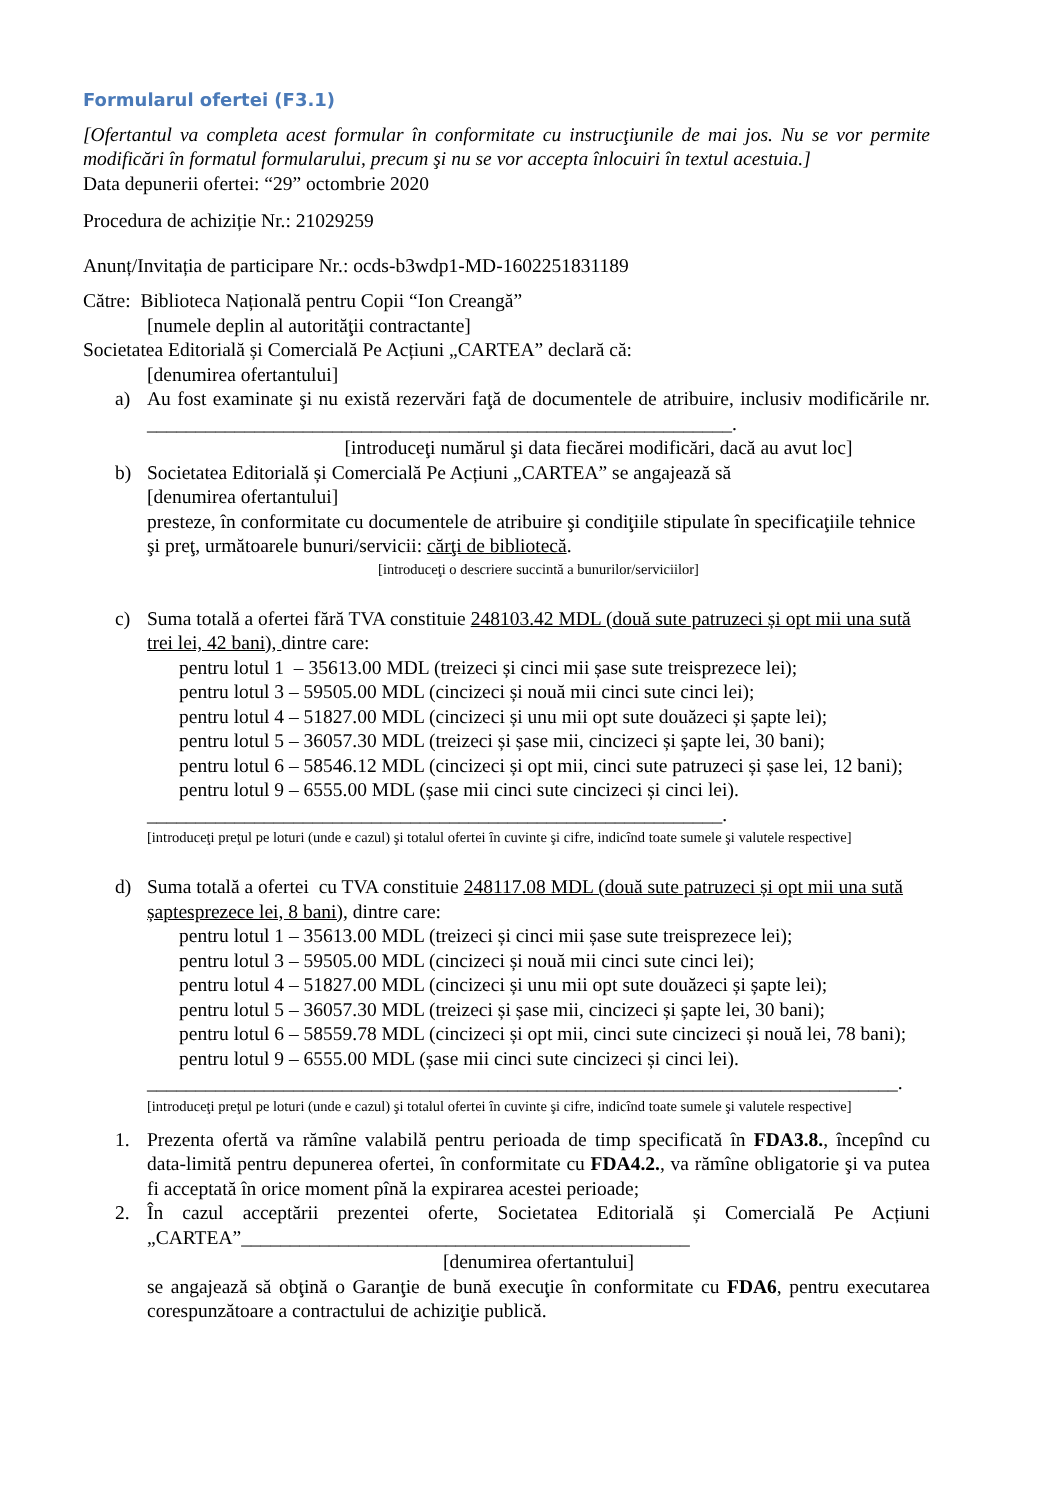Formularul ofertei (F3.1)
[Ofertantul va completa acest formular în conformitate cu instrucţiunile de mai jos. Nu se vor permite modificări în formatul formularului, precum şi nu se vor accepta înlocuiri în textul acestuia.]
Data depunerii ofertei: “29” octombrie 2020
Procedura de achiziție Nr.: 21029259
Anunț/Invitația de participare Nr.: ocds-b3wdp1-MD-1602251831189
Către: Biblioteca Națională pentru Copii “Ion Creangă”
[numele deplin al autorităţii contractante]
Societatea Editorială și Comercială Pe Acțiuni „CARTEA” declară că:
[denumirea ofertantului]
a) Au fost examinate şi nu există rezervări faţă de documentele de atribuire, inclusiv modificările nr. ____________________________________________________________.
[introduceţi numărul şi data fiecărei modificări, dacă au avut loc]
b) Societatea Editorială și Comercială Pe Acțiuni „CARTEA” se angajează să
[denumirea ofertantului]
presteze, în conformitate cu documentele de atribuire şi condiţiile stipulate în specificaţiile tehnice şi preţ, următoarele bunuri/servicii: cărţi de bibliotecă.
[introduceţi o descriere succintă a bunurilor/serviciilor]
c) Suma totală a ofertei fără TVA constituie 248103.42 MDL (două sute patruzeci și opt mii una sută trei lei, 42 bani), dintre care:
pentru lotul 1 – 35613.00 MDL (treizeci și cinci mii șase sute treisprezece lei);
pentru lotul 3 – 59505.00 MDL (cincizeci și nouă mii cinci sute cinci lei);
pentru lotul 4 – 51827.00 MDL (cincizeci și unu mii opt sute douăzeci și șapte lei);
pentru lotul 5 – 36057.30 MDL (treizeci și șase mii, cincizeci și șapte lei, 30 bani);
pentru lotul 6 – 58546.12 MDL (cincizeci și opt mii, cinci sute patruzeci și șase lei, 12 bani);
pentru lotul 9 – 6555.00 MDL (șase mii cinci sute cincizeci și cinci lei).
___________________________________________________________.
[introduceţi preţul pe loturi (unde e cazul) şi totalul ofertei în cuvinte şi cifre, indicînd toate sumele şi valutele respective]
d) Suma totală a ofertei cu TVA constituie 248117.08 MDL (două sute patruzeci și opt mii una sută șaptesprezece lei, 8 bani), dintre care:
pentru lotul 1 – 35613.00 MDL (treizeci și cinci mii șase sute treisprezece lei);
pentru lotul 3 – 59505.00 MDL (cincizeci și nouă mii cinci sute cinci lei);
pentru lotul 4 – 51827.00 MDL (cincizeci și unu mii opt sute douăzeci și șapte lei);
pentru lotul 5 – 36057.30 MDL (treizeci și șase mii, cincizeci și șapte lei, 30 bani);
pentru lotul 6 – 58559.78 MDL (cincizeci și opt mii, cinci sute cincizeci și nouă lei, 78 bani);
pentru lotul 9 – 6555.00 MDL (șase mii cinci sute cincizeci și cinci lei).
_____________________________________________________________________________.
[introduceţi preţul pe loturi (unde e cazul) şi totalul ofertei în cuvinte şi cifre, indicînd toate sumele şi valutele respective]
1. Prezenta ofertă va rămîne valabilă pentru perioada de timp specificată în FDA3.8., începînd cu data-limită pentru depunerea ofertei, în conformitate cu FDA4.2., va rămîne obligatorie şi va putea fi acceptată în orice moment pînă la expirarea acestei perioade;
2. În cazul acceptării prezentei oferte, Societatea Editorială și Comercială Pe Acțiuni „CARTEA”______________________________________________
[denumirea ofertantului]
se angajează să obţină o Garanţie de bună execuţie în conformitate cu FDA6, pentru executarea corespunzătoare a contractului de achiziţie publică.